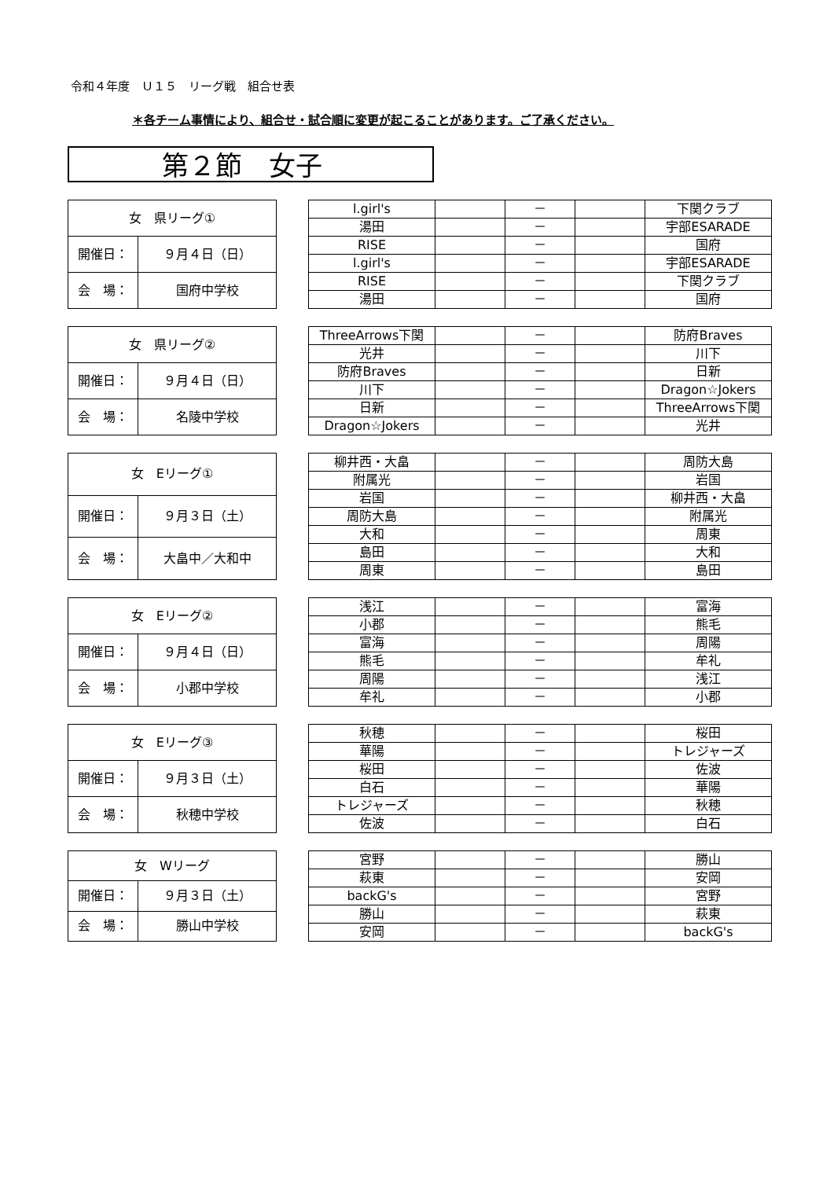令和４年度　Ｕ１５　リーグ戦　組合せ表
＊各チーム事情により、組合せ・試合順に変更が起こることがあります。ご了承ください。
第２節　女子
| 女 県リーグ① | |
| 開催日： | ９月４日（日） |
| 会 場： | 国府中学校 |
| l.girl's | | － | | 下関クラブ |
| 湯田 | | － | | 宇部ESARADE |
| RISE | | － | | 国府 |
| l.girl's | | － | | 宇部ESARADE |
| RISE | | － | | 下関クラブ |
| 湯田 | | － | | 国府 |
| 女 県リーグ② | |
| 開催日： | ９月４日（日） |
| 会 場： | 名陵中学校 |
| ThreeArrows下関 | | － | | 防府Braves |
| 光井 | | － | | 川下 |
| 防府Braves | | － | | 日新 |
| 川下 | | － | | Dragon☆Jokers |
| 日新 | | － | | ThreeArrows下関 |
| Dragon☆Jokers | | － | | 光井 |
| 女 Eリーグ① | |
| 開催日： | ９月３日（土） |
| 会 場： | 大畠中／大和中 |
| 柳井西・大畠 | | － | | 周防大島 |
| 附属光 | | － | | 岩国 |
| 岩国 | | － | | 柳井西・大畠 |
| 周防大島 | | － | | 附属光 |
| 大和 | | － | | 周東 |
| 島田 | | － | | 大和 |
| 周東 | | － | | 島田 |
| 女 Eリーグ② | |
| 開催日： | ９月４日（日） |
| 会 場： | 小郡中学校 |
| 浅江 | | － | | 富海 |
| 小郡 | | － | | 熊毛 |
| 富海 | | － | | 周陽 |
| 熊毛 | | － | | 牟礼 |
| 周陽 | | － | | 浅江 |
| 牟礼 | | － | | 小郡 |
| 女 Eリーグ③ | |
| 開催日： | ９月３日（土） |
| 会 場： | 秋穂中学校 |
| 秋穂 | | － | | 桜田 |
| 華陽 | | － | | トレジャーズ |
| 桜田 | | － | | 佐波 |
| 白石 | | － | | 華陽 |
| トレジャーズ | | － | | 秋穂 |
| 佐波 | | － | | 白石 |
| 女 Wリーグ | |
| 開催日： | ９月３日（土） |
| 会 場： | 勝山中学校 |
| 宮野 | | － | | 勝山 |
| 萩東 | | － | | 安岡 |
| backG's | | － | | 宮野 |
| 勝山 | | － | | 萩東 |
| 安岡 | | － | | backG's |